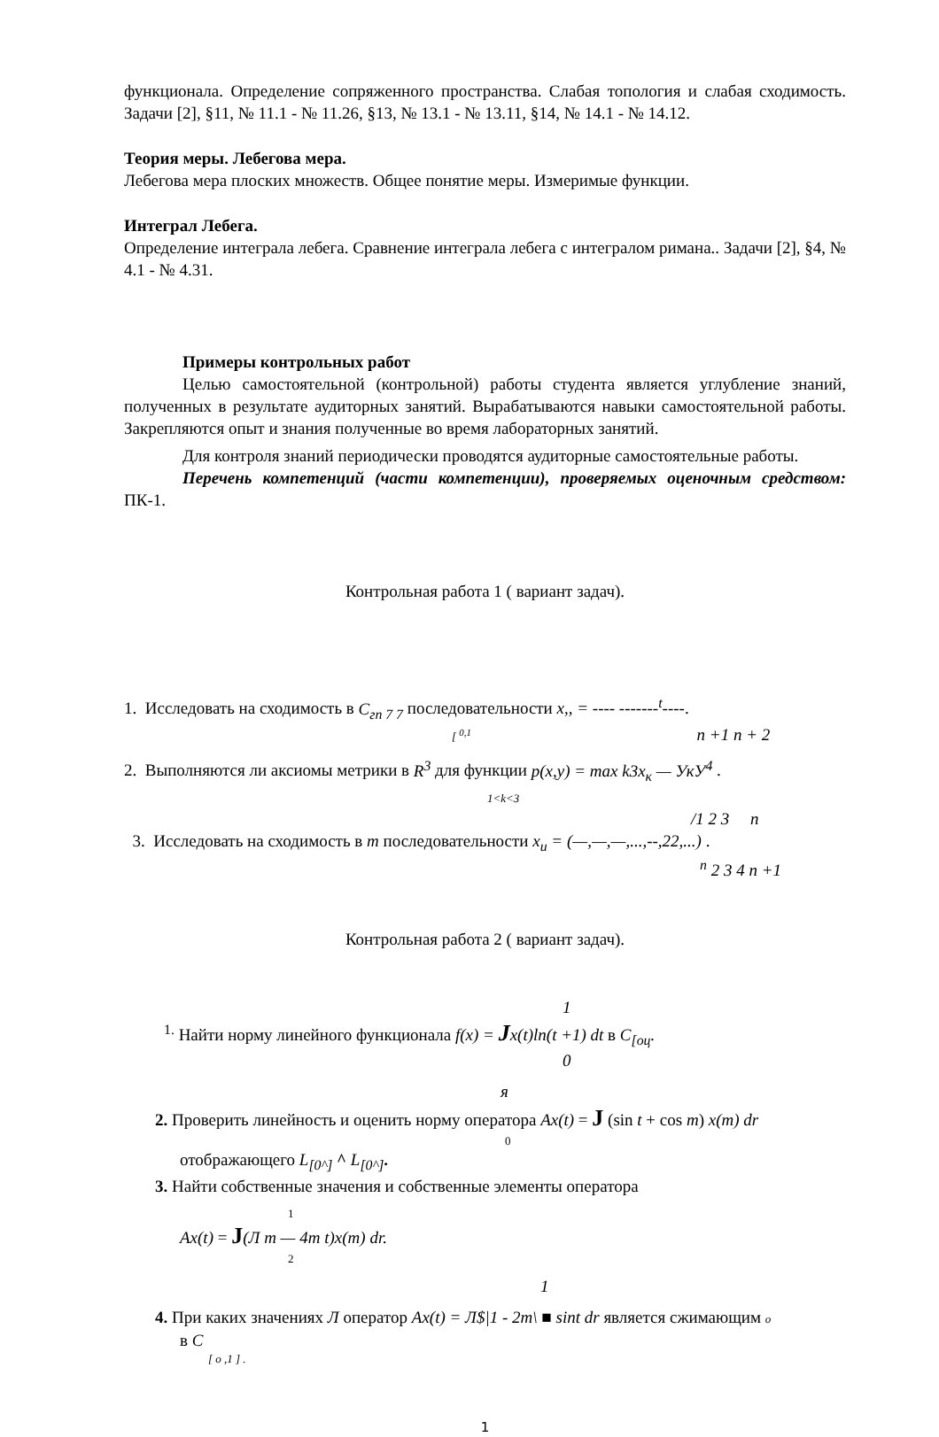функционала. Определение сопряженного пространства. Слабая топология и слабая сходимость. Задачи [2], §11, № 11.1 - № 11.26, §13, № 13.1 - № 13.11, §14, № 14.1 - № 14.12.
Теория меры. Лебегова мера.
Лебегова мера плоских множеств. Общее понятие меры. Измеримые функции.
Интеграл Лебега.
Определение интеграла лебега. Сравнение интеграла лебега с интегралом римана.. Задачи [2], §4, № 4.1 - № 4.31.
Примеры контрольных работ
Целью самостоятельной (контрольной) работы студента является углубление знаний, полученных в результате аудиторных занятий. Вырабатываются навыки самостоятельной работы. Закрепляются опыт и знания полученные во время лабораторных занятий.
Для контроля знаний периодически проводятся аудиторные самостоятельные работы.
Перечень компетенций (части компетенции), проверяемых оценочным средством: ПК-1.
Контрольная работа 1 ( вариант задач).
1. Исследовать на сходимость в C<sub>гп 7 7</sub> последовательности x,, = ---- -------<sup>t</sup>----.
[ <sup>0,1</sup> n +1 n + 2
2. Выполняются ли аксиомы метрики в R<sup>3</sup> для функции p(x,y) = max k3x<sub>к</sub> — УкУ<sup>4</sup> .
1<k<3
/1 2 3 n
3. Исследовать на сходимость в m последовательности x<sub>u</sub> = (—,—,—,...,--,22,...) .
<sup>n</sup> 2 3 4 n +1
Контрольная работа 2 ( вариант задач).
1
<sup>1.</sup> Найти норму линейного функционала f(x) = Jx(t)ln(t +1) dt в C<sub>[оц</sub>.
0
я
2. Проверить линейность и оценить норму оператора Ax(t) = J (sin t + cos m) x(m) dr
0
отображающего L<sub>[0^]</sub> ^ L<sub>[0^]</sub>.
3. Найти собственные значения и собственные элементы оператора
1
Ax(t) = J(Л m — 4m t)x(m) dr.
2
1
4. При каких значениях Л оператор Ax(t) = Л$|1 - 2m\ ■ sint dr является сжимающим o
в C
[ o ,1 ] .
1